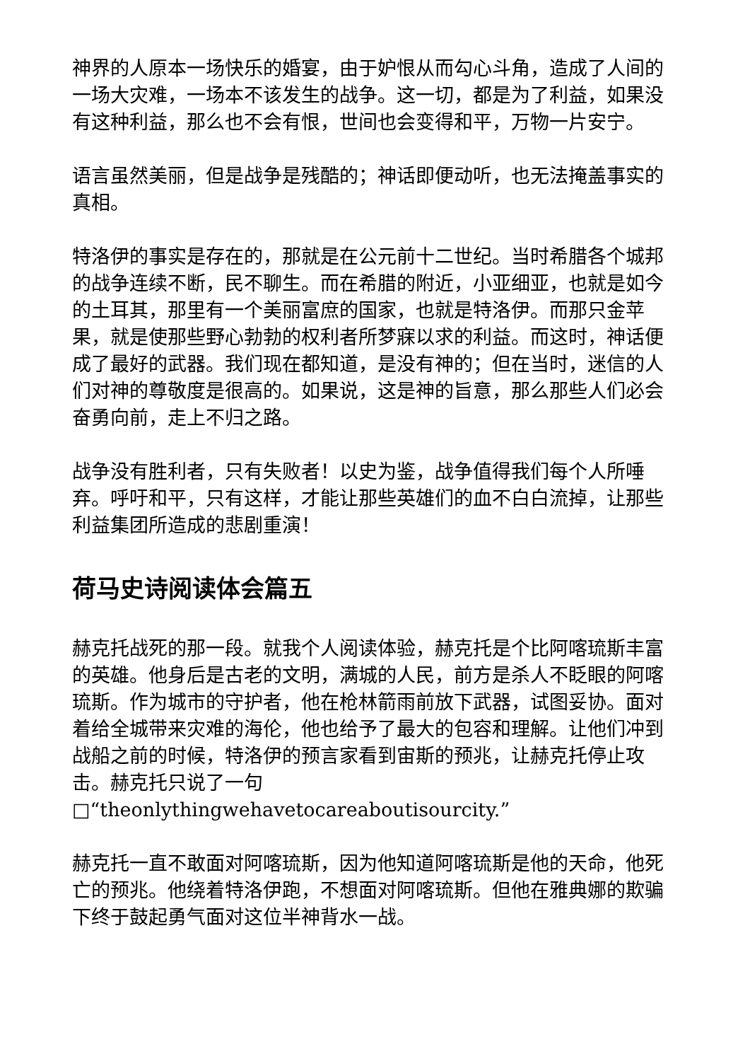神界的人原本一场快乐的婚宴，由于妒恨从而勾心斗角，造成了人间的一场大灾难，一场本不该发生的战争。这一切，都是为了利益，如果没有这种利益，那么也不会有恨，世间也会变得和平，万物一片安宁。
语言虽然美丽，但是战争是残酷的；神话即便动听，也无法掩盖事实的真相。
特洛伊的事实是存在的，那就是在公元前十二世纪。当时希腊各个城邦的战争连续不断，民不聊生。而在希腊的附近，小亚细亚，也就是如今的土耳其，那里有一个美丽富庶的国家，也就是特洛伊。而那只金苹果，就是使那些野心勃勃的权利者所梦寐以求的利益。而这时，神话便成了最好的武器。我们现在都知道，是没有神的；但在当时，迷信的人们对神的尊敬度是很高的。如果说，这是神的旨意，那么那些人们必会奋勇向前，走上不归之路。
战争没有胜利者，只有失败者！以史为鉴，战争值得我们每个人所唾弃。呼吁和平，只有这样，才能让那些英雄们的血不白白流掉，让那些利益集团所造成的悲剧重演！
荷马史诗阅读体会篇五
赫克托战死的那一段。就我个人阅读体验，赫克托是个比阿喀琉斯丰富的英雄。他身后是古老的文明，满城的人民，前方是杀人不眨眼的阿喀琉斯。作为城市的守护者，他在枪林箭雨前放下武器，试图妥协。面对着给全城带来灾难的海伦，他也给予了最大的包容和理解。让他们冲到战船之前的时候，特洛伊的预言家看到宙斯的预兆，让赫克托停止攻击。赫克托只说了一句□“theonlythingwehavetocareaboutisourcity.”
赫克托一直不敢面对阿喀琉斯，因为他知道阿喀琉斯是他的天命，他死亡的预兆。他绕着特洛伊跑，不想面对阿喀琉斯。但他在雅典娜的欺骗下终于鼓起勇气面对这位半神背水一战。